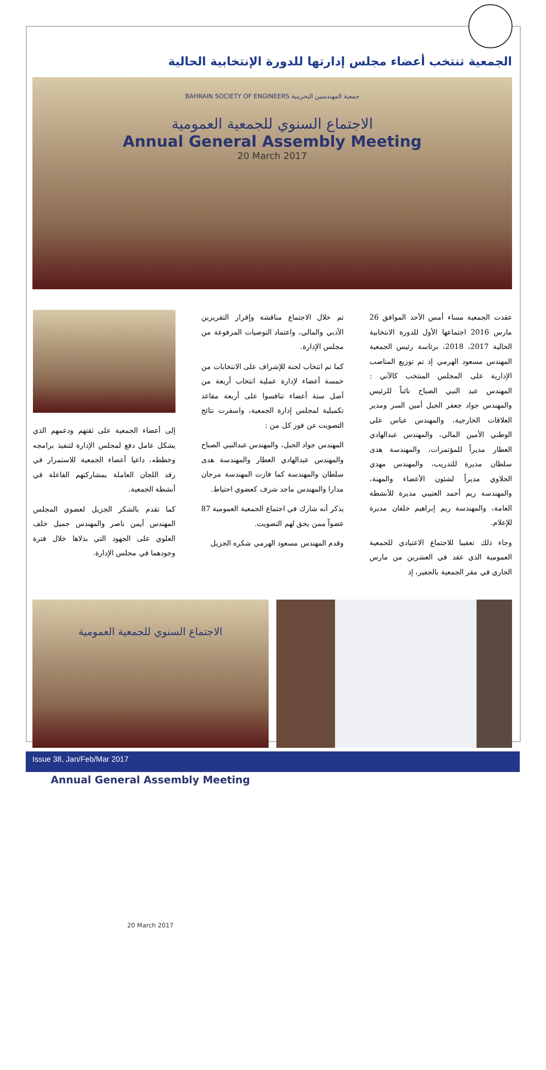الجمعية تنتخب أعضاء مجلس إدارتها للدورة الإنتخابية الحالية
BAHRAIN SOCIETY OF ENGINEERS جمعية المهندسين البحرينية
الاجتماع السنوي للجمعية العمومية
Annual General Assembly Meeting
20 March 2017
عقدت الجمعية مساء أمس الأحد الموافق 26 مارس 2016 اجتماعها الأول للدورة الانتخابية الحالية 2017، 2018، برئاسة رئيس الجمعية المهندس مسعود الهرمي إذ تم توزيع المناصب الإدارية على المجلس المنتخب كالآتي : المهندس عبد النبي الصباح نائباً للرئيس والمهندس جواد جعفر الجبل أمين السر ومدير العلاقات الخارجية، والمهندس عباس علي الوطني الأمين المالي، والمهندس عبدالهادي العطار مديراً للمؤتمرات، والمهندسة هدى سلطان مديرة للتدريب، والمهندس مهدي الجلاوي مديراً لشئون الأعضاء والمهنة، والمهندسة ريم أحمد العتيبي مديرة للأنشطة العامة، والمهندسة ريم إبراهيم خلفان مديرة للإعلام.
وجاء ذلك تعقيبا للاجتماع الاعتيادي للجمعية العمومية الذي عقد في العشرين من مارس الجاري في مقر الجمعية بالجفير، إذ
تم خلال الاجتماع مناقشة وإقرار التقريرين الأدبي والمالي، واعتماد التوصيات المرفوعة من مجلس الإدارة.
كما تم انتخاب لجنة للإشراف على الانتخابات من خمسة أعضاء لإدارة عملية انتخاب أربعة من أصل ستة أعضاء تنافسوا على أربعة مقاعد تكميلية لمجلس إدارة الجمعية، واسفرت نتائج التصويت عن فوز كل من :
المهندس جواد الجبل، والمهندس عبدالنبي الصباح والمهندس عبدالهادي العطار والمهندسة هدى سلطان والمهندسة كما فازت المهندسة مرجان مدارا والمهندس ماجد شرف كعضوي احتياط.
يذكر أنه شارك في اجتماع الجمعية العمومية 87 عضواً ممن يحق لهم التصويت.
وقدم المهندس مسعود الهرمي شكره الجزيل
إلى أعضاء الجمعية على ثقتهم ودعمهم الذي يشكل عامل دفع لمجلس الإدارة لتنفيذ برامجه وخططه، داعيا أعضاء الجمعية للاستمرار في رفد اللجان العاملة بمشاركتهم الفاعلة في أنشطة الجمعية.
كما تقدم بالشكر الجزيل لعضوي المجلس المهندس أيمن ناصر والمهندس جميل خلف العلوي على الجهود التي بذلاها خلال فترة وجودهما في مجلس الإدارة.
الاجتماع السنوي للجمعية العمومية
Annual General Assembly Meeting
20 March 2017
Issue 38, Jan/Feb/Mar 2017